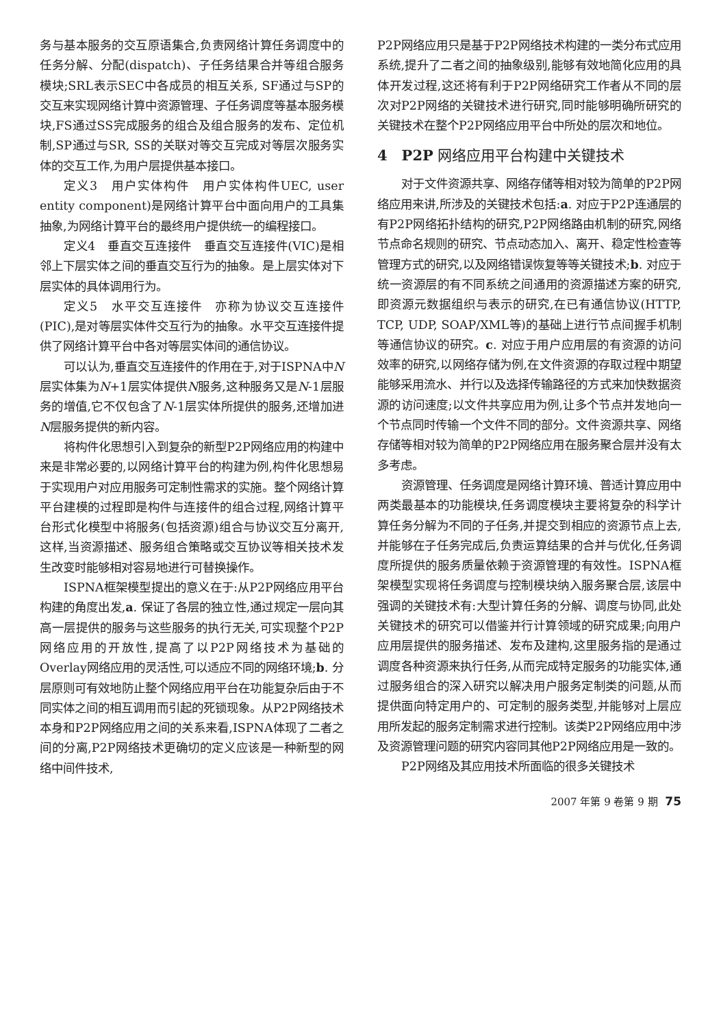务与基本服务的交互原语集合,负责网络计算任务调度中的任务分解、分配(dispatch)、子任务结果合并等组合服务模块;SRL表示SEC中各成员的相互关系, SF通过与SP的交互来实现网络计算中资源管理、子任务调度等基本服务模块,FS通过SS完成服务的组合及组合服务的发布、定位机制,SP通过与SR, SS的关联对等交互完成对等层次服务实体的交互工作,为用户层提供基本接口。
定义3　用户实体构件　用户实体构件UEC, user entity component)是网络计算平台中面向用户的工具集抽象,为网络计算平台的最终用户提供统一的编程接口。
定义4　垂直交互连接件　垂直交互连接件(VIC)是相邻上下层实体之间的垂直交互行为的抽象。是上层实体对下层实体的具体调用行为。
定义5　水平交互连接件　亦称为协议交互连接件(PIC),是对等层实体件交互行为的抽象。水平交互连接件提供了网络计算平台中各对等层实体间的通信协议。
可以认为,垂直交互连接件的作用在于,对于ISPNA中N层实体集为N+1层实体提供N服务,这种服务又是N-1层服务的增值,它不仅包含了N-1层实体所提供的服务,还增加进N层服务提供的新内容。
将构件化思想引入到复杂的新型P2P网络应用的构建中来是非常必要的,以网络计算平台的构建为例,构件化思想易于实现用户对应用服务可定制性需求的实施。整个网络计算平台建模的过程即是构件与连接件的组合过程,网络计算平台形式化模型中将服务(包括资源)组合与协议交互分离开,这样,当资源描述、服务组合策略或交互协议等相关技术发生改变时能够相对容易地进行可替换操作。
ISPNA框架模型提出的意义在于:从P2P网络应用平台构建的角度出发,a. 保证了各层的独立性,通过规定一层向其高一层提供的服务与这些服务的执行无关,可实现整个P2P网络应用的开放性,提高了以P2P网络技术为基础的Overlay网络应用的灵活性,可以适应不同的网络环境;b. 分层原则可有效地防止整个网络应用平台在功能复杂后由于不同实体之间的相互调用而引起的死锁现象。从P2P网络技术本身和P2P网络应用之间的关系来看,ISPNA体现了二者之间的分离,P2P网络技术更确切的定义应该是一种新型的网络中间件技术,
P2P网络应用只是基于P2P网络技术构建的一类分布式应用系统,提升了二者之间的抽象级别,能够有效地简化应用的具体开发过程,这还将有利于P2P网络研究工作者从不同的层次对P2P网络的关键技术进行研究,同时能够明确所研究的关键技术在整个P2P网络应用平台中所处的层次和地位。
4　P2P 网络应用平台构建中关键技术
对于文件资源共享、网络存储等相对较为简单的P2P网络应用来讲,所涉及的关键技术包括:a. 对应于P2P连通层的有P2P网络拓扑结构的研究,P2P网络路由机制的研究,网络节点命名规则的研究、节点动态加入、离开、稳定性检查等管理方式的研究,以及网络错误恢复等等关键技术;b. 对应于统一资源层的有不同系统之间通用的资源描述方案的研究,即资源元数据组织与表示的研究,在已有通信协议(HTTP, TCP, UDP, SOAP/XML等)的基础上进行节点间握手机制等通信协议的研究。c. 对应于用户应用层的有资源的访问效率的研究,以网络存储为例,在文件资源的存取过程中期望能够采用流水、并行以及选择传输路径的方式来加快数据资源的访问速度;以文件共享应用为例,让多个节点并发地向一个节点同时传输一个文件不同的部分。文件资源共享、网络存储等相对较为简单的P2P网络应用在服务聚合层并没有太多考虑。
资源管理、任务调度是网络计算环境、普适计算应用中两类最基本的功能模块,任务调度模块主要将复杂的科学计算任务分解为不同的子任务,并提交到相应的资源节点上去,并能够在子任务完成后,负责运算结果的合并与优化,任务调度所提供的服务质量依赖于资源管理的有效性。ISPNA框架模型实现将任务调度与控制模块纳入服务聚合层,该层中强调的关键技术有:大型计算任务的分解、调度与协同,此处关键技术的研究可以借鉴并行计算领域的研究成果;向用户应用层提供的服务描述、发布及建构,这里服务指的是通过调度各种资源来执行任务,从而完成特定服务的功能实体,通过服务组合的深入研究以解决用户服务定制类的问题,从而提供面向特定用户的、可定制的服务类型,并能够对上层应用所发起的服务定制需求进行控制。该类P2P网络应用中涉及资源管理问题的研究内容同其他P2P网络应用是一致的。
P2P网络及其应用技术所面临的很多关键技术
2007 年第 9 卷第 9 期 75